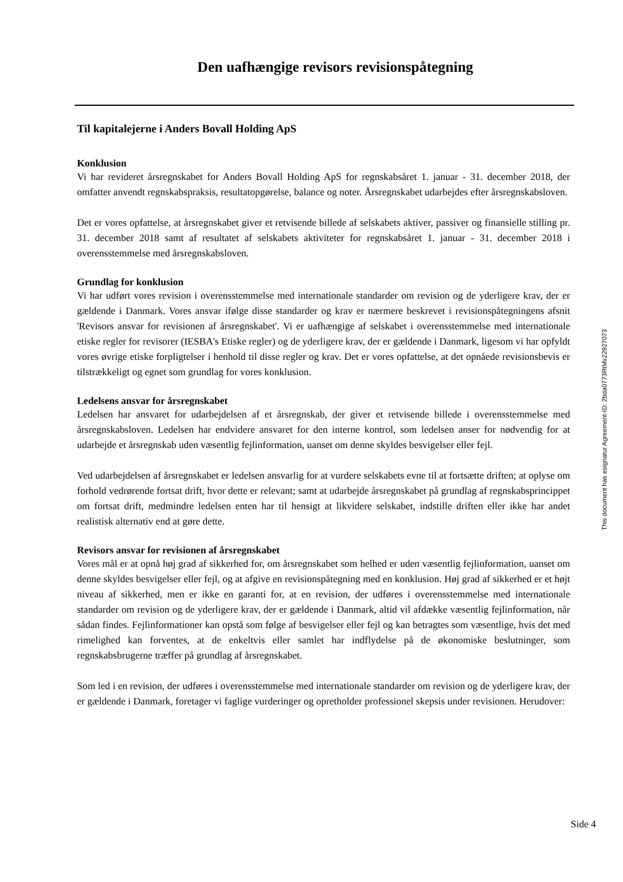Den uafhængige revisors revisionspåtegning
Til kapitalejerne i Anders Bovall Holding ApS
Konklusion
Vi har revideret årsregnskabet for Anders Bovall Holding ApS for regnskabsåret 1. januar - 31. december 2018, der omfatter anvendt regnskabspraksis, resultatopgørelse, balance og noter. Årsregnskabet udarbejdes efter årsregnskabsloven.
Det er vores opfattelse, at årsregnskabet giver et retvisende billede af selskabets aktiver, passiver og finansielle stilling pr. 31. december 2018 samt af resultatet af selskabets aktiviteter for regnskabsåret 1. januar - 31. december 2018 i overensstemmelse med årsregnskabsloven.
Grundlag for konklusion
Vi har udført vores revision i overensstemmelse med internationale standarder om revision og de yderligere krav, der er gældende i Danmark. Vores ansvar ifølge disse standarder og krav er nærmere beskrevet i revisionspåtegningens afsnit 'Revisors ansvar for revisionen af årsregnskabet'. Vi er uafhængige af selskabet i overensstemmelse med internationale etiske regler for revisorer (IESBA's Etiske regler) og de yderligere krav, der er gældende i Danmark, ligesom vi har opfyldt vores øvrige etiske forpligtelser i henhold til disse regler og krav. Det er vores opfattelse, at det opnåede revisionsbevis er tilstrækkeligt og egnet som grundlag for vores konklusion.
Ledelsens ansvar for årsregnskabet
Ledelsen har ansvaret for udarbejdelsen af et årsregnskab, der giver et retvisende billede i overensstemmelse med årsregnskabsloven. Ledelsen har endvidere ansvaret for den interne kontrol, som ledelsen anser for nødvendig for at udarbejde et årsregnskab uden væsentlig fejlinformation, uanset om denne skyldes besvigelser eller fejl.
Ved udarbejdelsen af årsregnskabet er ledelsen ansvarlig for at vurdere selskabets evne til at fortsætte driften; at oplyse om forhold vedrørende fortsat drift, hvor dette er relevant; samt at udarbejde årsregnskabet på grundlag af regnskabsprincippet om fortsat drift, medmindre ledelsen enten har til hensigt at likvidere selskabet, indstille driften eller ikke har andet realistisk alternativ end at gøre dette.
Revisors ansvar for revisionen af årsregnskabet
Vores mål er at opnå høj grad af sikkerhed for, om årsregnskabet som helhed er uden væsentlig fejlinformation, uanset om denne skyldes besvigelser eller fejl, og at afgive en revisionspåtegning med en konklusion. Høj grad af sikkerhed er et højt niveau af sikkerhed, men er ikke en garanti for, at en revision, der udføres i overensstemmelse med internationale standarder om revision og de yderligere krav, der er gældende i Danmark, altid vil afdække væsentlig fejlinformation, når sådan findes. Fejlinformationer kan opstå som følge af besvigelser eller fejl og kan betragtes som væsentlige, hvis det med rimelighed kan forventes, at de enkeltvis eller samlet har indflydelse på de økonomiske beslutninger, som regnskabsbrugerne træffer på grundlag af årsregnskabet.
Som led i en revision, der udføres i overensstemmelse med internationale standarder om revision og de yderligere krav, der er gældende i Danmark, foretager vi faglige vurderinger og opretholder professionel skepsis under revisionen. Herudover:
This document has esignatur Agreement-ID: 2bda0773RtMx22927073
Side 4